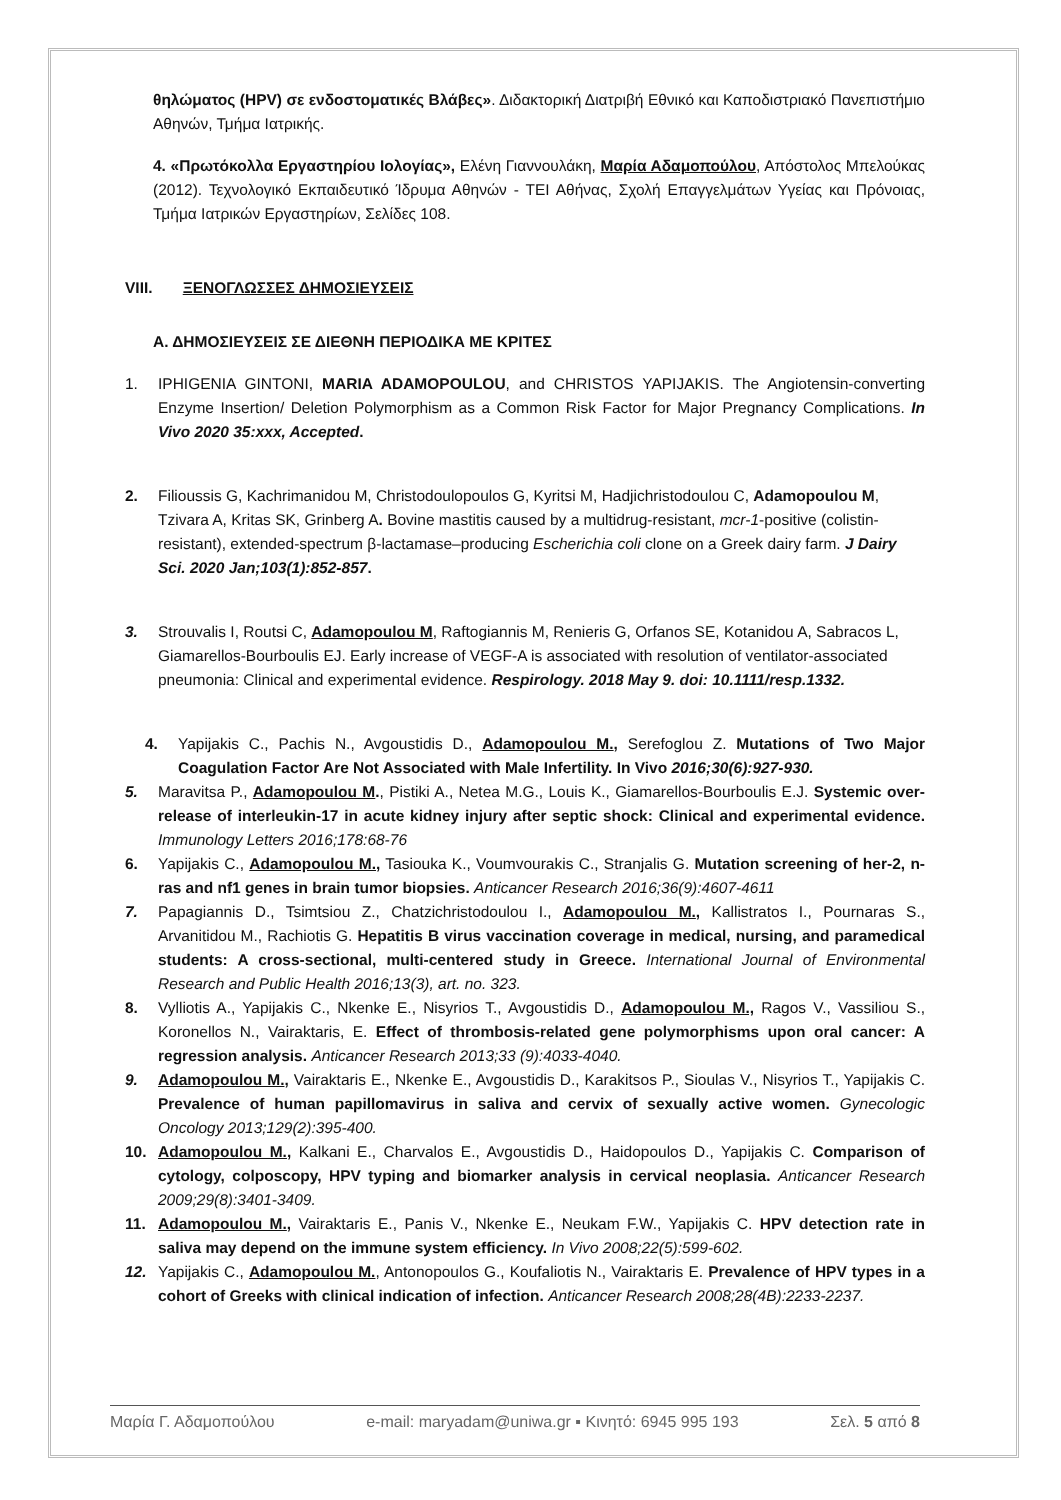θηλώματος (HPV) σε ενδοστοματικές Βλάβες». Διδακτορική Διατριβή Εθνικό και Καποδιστριακό Πανεπιστήμιο Αθηνών, Τμήμα Ιατρικής.
4. «Πρωτόκολλα Εργαστηρίου Ιολογίας», Ελένη Γιαννουλάκη, Μαρία Αδαμοπούλου, Απόστολος Μπελούκας (2012). Τεχνολογικό Εκπαιδευτικό Ίδρυμα Αθηνών - ΤΕΙ Αθήνας, Σχολή Επαγγελμάτων Υγείας και Πρόνοιας, Τμήμα Ιατρικών Εργαστηρίων, Σελίδες 108.
VIII. ΞΕΝΟΓΛΩΣΣΕΣ ΔΗΜΟΣΙΕΥΣΕΙΣ
Α. ΔΗΜΟΣΙΕΥΣΕΙΣ ΣΕ ΔΙΕΘΝΗ ΠΕΡΙΟΔΙΚΑ ΜΕ ΚΡΙΤΕΣ
1. IPHIGENIA GINTONI, MARIA ADAMOPOULOU, and CHRISTOS YAPIJAKIS. The Angiotensin-converting Enzyme Insertion/ Deletion Polymorphism as a Common Risk Factor for Major Pregnancy Complications. In Vivo 2020 35:xxx, Accepted.
2. Filioussis G, Kachrimanidou M, Christodoulopoulos G, Kyritsi M, Hadjichristodoulou C, Adamopoulou M, Tzivara A, Kritas SK, Grinberg A. Bovine mastitis caused by a multidrug-resistant, mcr-1-positive (colistin-resistant), extended-spectrum β-lactamase–producing Escherichia coli clone on a Greek dairy farm. J Dairy Sci. 2020 Jan;103(1):852-857.
3. Strouvalis I, Routsi C, Adamopoulou M, Raftogiannis M, Renieris G, Orfanos SE, Kotanidou A, Sabracos L, Giamarellos-Bourboulis EJ. Early increase of VEGF-A is associated with resolution of ventilator-associated pneumonia: Clinical and experimental evidence. Respirology. 2018 May 9. doi: 10.1111/resp.1332.
4. Yapijakis C., Pachis N., Avgoustidis D., Adamopoulou M., Serefoglou Z. Mutations of Two Major Coagulation Factor Are Not Associated with Male Infertility. In Vivo 2016;30(6):927-930.
5. Maravitsa P., Adamopoulou M., Pistiki A., Netea M.G., Louis K., Giamarellos-Bourboulis E.J. Systemic over-release of interleukin-17 in acute kidney injury after septic shock: Clinical and experimental evidence. Immunology Letters 2016;178:68-76
6. Yapijakis C., Adamopoulou M., Tasiouka K., Voumvourakis C., Stranjalis G. Mutation screening of her-2, n-ras and nf1 genes in brain tumor biopsies. Anticancer Research 2016;36(9):4607-4611
7. Papagiannis D., Tsimtsiou Z., Chatzichristodoulou I., Adamopoulou M., Kallistratos I., Pournaras S., Arvanitidou M., Rachiotis G. Hepatitis B virus vaccination coverage in medical, nursing, and paramedical students: A cross-sectional, multi-centered study in Greece. International Journal of Environmental Research and Public Health 2016;13(3), art. no. 323.
8. Vylliotis A., Yapijakis C., Nkenke E., Nisyrios T., Avgoustidis D., Adamopoulou M., Ragos V., Vassiliou S., Koronellos N., Vairaktaris, E. Effect of thrombosis-related gene polymorphisms upon oral cancer: A regression analysis. Anticancer Research 2013;33 (9):4033-4040.
9. Adamopoulou M., Vairaktaris E., Nkenke E., Avgoustidis D., Karakitsos P., Sioulas V., Nisyrios T., Yapijakis C. Prevalence of human papillomavirus in saliva and cervix of sexually active women. Gynecologic Oncology 2013;129(2):395-400.
10. Adamopoulou M., Kalkani E., Charvalos E., Avgoustidis D., Haidopoulos D., Yapijakis C. Comparison of cytology, colposcopy, HPV typing and biomarker analysis in cervical neoplasia. Anticancer Research 2009;29(8):3401-3409.
11. Adamopoulou M., Vairaktaris E., Panis V., Nkenke E., Neukam F.W., Yapijakis C. HPV detection rate in saliva may depend on the immune system efficiency. In Vivo 2008;22(5):599-602.
12. Yapijakis C., Adamopoulou M., Antonopoulos G., Koufaliotis N., Vairaktaris E. Prevalence of HPV types in a cohort of Greeks with clinical indication of infection. Anticancer Research 2008;28(4B):2233-2237.
Μαρία Γ. Αδαμοπούλου e-mail: maryadam@uniwa.gr ▪ Κινητό: 6945 995 193 Σελ. 5 από 8